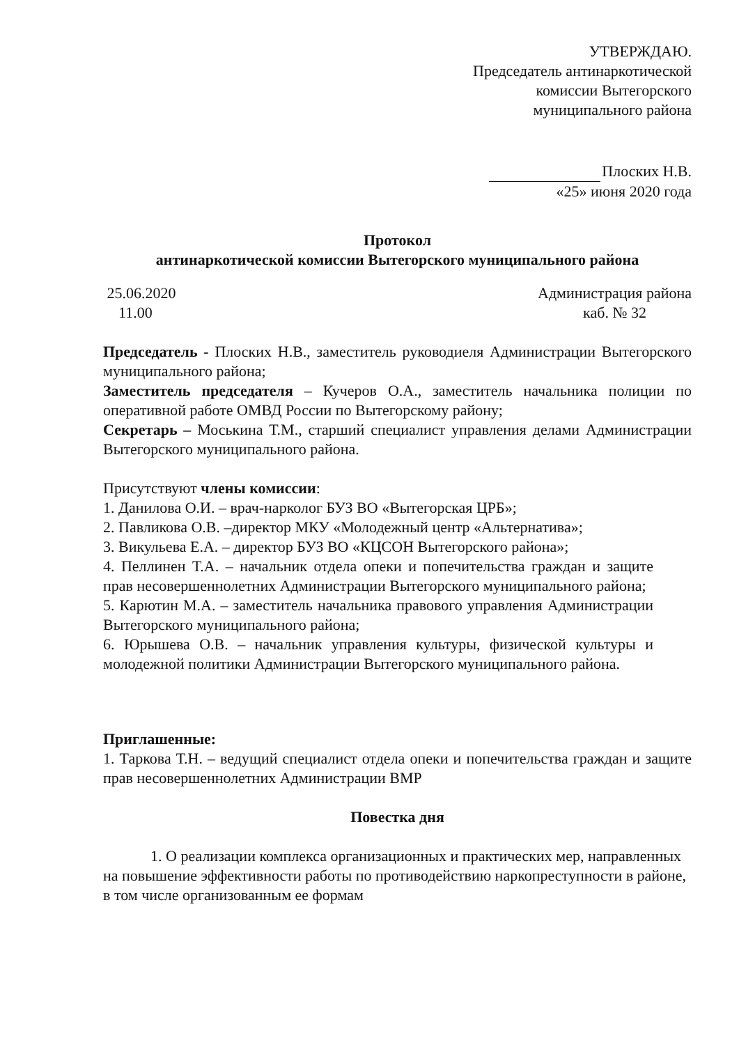УТВЕРЖДАЮ.
Председатель антинаркотической
комиссии Вытегорского
муниципального района
Плоских Н.В.
«25» июня 2020 года
Протокол
антинаркотической комиссии Вытегорского муниципального района
25.06.2020
11.00
Администрация района
каб. № 32
Председатель - Плоских Н.В., заместитель руководиеля Администрации Вытегорского муниципального района;
Заместитель председателя – Кучеров О.А., заместитель начальника полиции по оперативной работе ОМВД России по Вытегорскому району;
Секретарь – Моськина Т.М., старший специалист управления делами Администрации Вытегорского муниципального района.
Присутствуют члены комиссии:
1. Данилова О.И. – врач-нарколог БУЗ ВО «Вытегорская ЦРБ»;
2. Павликова О.В. –директор МКУ «Молодежный центр «Альтернатива»;
3. Викульева Е.А. – директор БУЗ ВО «КЦСОН Вытегорского района»;
4. Пеллинен Т.А. – начальник отдела опеки и попечительства граждан и защите прав несовершеннолетних Администрации Вытегорского муниципального района;
5. Карютин М.А. – заместитель начальника правового управления Администрации Вытегорского муниципального района;
6. Юрышева О.В. – начальник управления культуры, физической культуры и молодежной политики Администрации Вытегорского муниципального района.
Приглашенные:
1. Таркова Т.Н. – ведущий специалист отдела опеки и попечительства граждан и защите прав несовершеннолетних Администрации ВМР
Повестка дня
1. О реализации комплекса организационных и практических мер, направленных на повышение эффективности работы по противодействию наркопреступности в районе, в том числе организованным ее формам